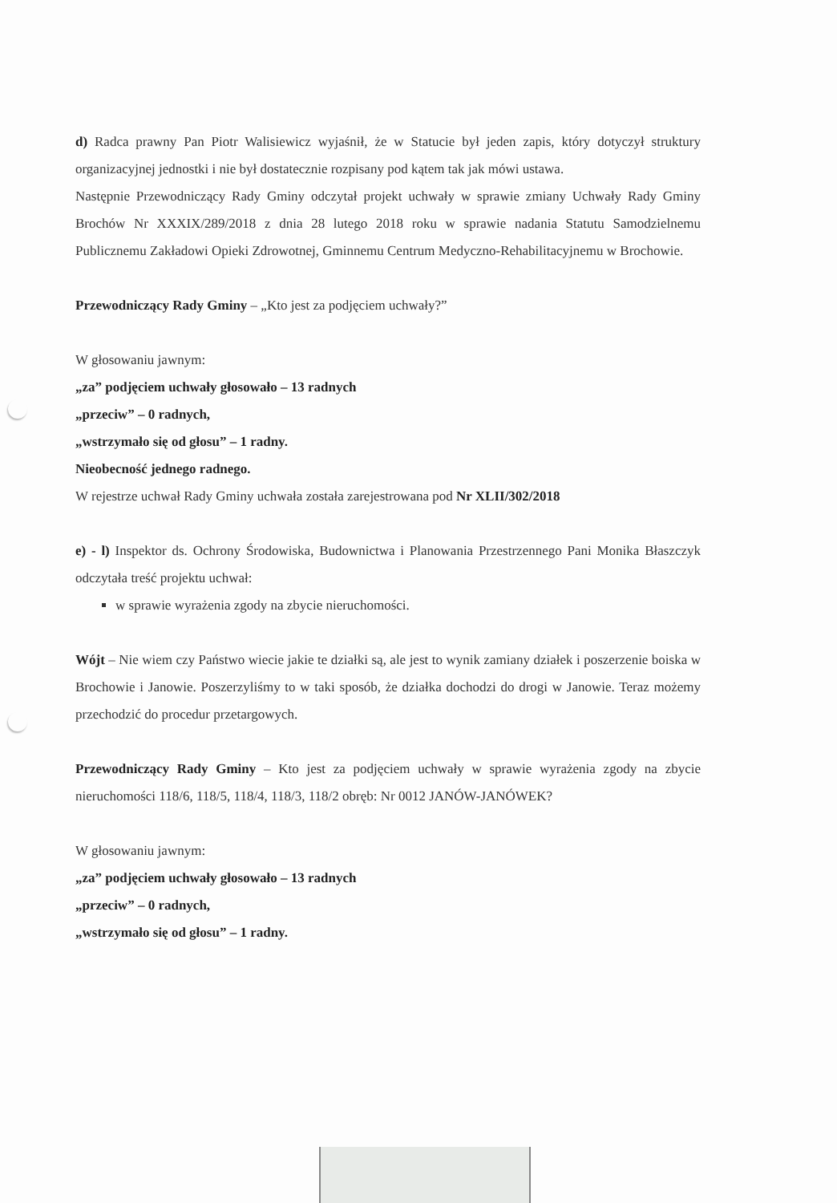d) Radca prawny Pan Piotr Walisiewicz wyjaśnił, że w Statucie był jeden zapis, który dotyczył struktury organizacyjnej jednostki i nie był dostatecznie rozpisany pod kątem tak jak mówi ustawa.
Następnie Przewodniczący Rady Gminy odczytał projekt uchwały w sprawie zmiany Uchwały Rady Gminy Brochów Nr XXXIX/289/2018 z dnia 28 lutego 2018 roku w sprawie nadania Statutu Samodzielnemu Publicznemu Zakładowi Opieki Zdrowotnej, Gminnemu Centrum Medyczno-Rehabilitacyjnemu w Brochowie.
Przewodniczący Rady Gminy – „Kto jest za podjęciem uchwały?”
W głosowaniu jawnym:
„za” podjęciem uchwały głosowało – 13 radnych
„przeciw” – 0 radnych,
„wstrzymało się od głosu” – 1 radny.
Nieobecność jednego radnego.
W rejestrze uchwał Rady Gminy uchwała została zarejestrowana pod Nr XLII/302/2018
e) - l) Inspektor ds. Ochrony Środowiska, Budownictwa i Planowania Przestrzennego Pani Monika Błaszczyk odczytała treść projektu uchwał:
w sprawie wyrażenia zgody na zbycie nieruchomości.
Wójt – Nie wiem czy Państwo wiecie jakie te działki są, ale jest to wynik zamiany działek i poszerzenie boiska w Brochowie i Janowie. Poszerzyliśmy to w taki sposób, że działka dochodzi do drogi w Janowie. Teraz możemy przechodzić do procedur przetargowych.
Przewodniczący Rady Gminy – Kto jest za podjęciem uchwały w sprawie wyrażenia zgody na zbycie nieruchomości 118/6, 118/5, 118/4, 118/3, 118/2 obręb: Nr 0012 JANÓW-JANÓWEK?
W głosowaniu jawnym:
„za” podjęciem uchwały głosowało – 13 radnych
„przeciw” – 0 radnych,
„wstrzymało się od głosu” – 1 radny.